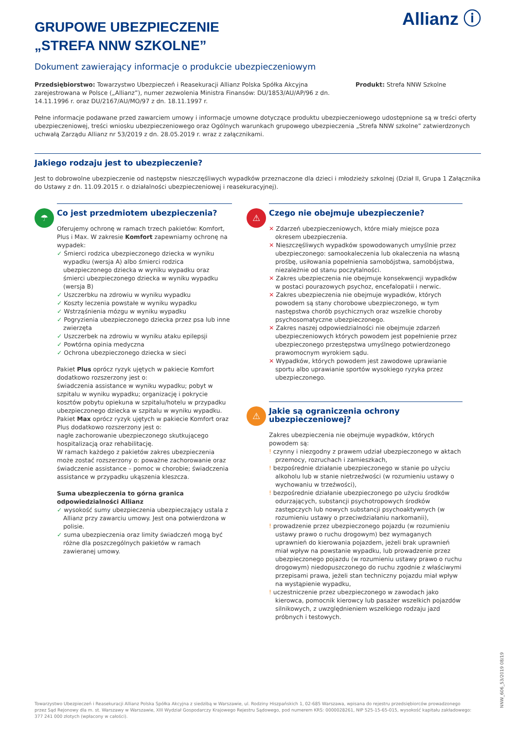Allianz ⓘ
GRUPOWE UBEZPIECZENIE
„STREFA NNW SZKOLNE”
Dokument zawierający informacje o produkcie ubezpieczeniowym
Przedsiębiorstwo: Towarzystwo Ubezpieczeń i Reasekuracji Allianz Polska Spółka Akcyjna zarejestrowana w Polsce („Allianz”), numer zezwolenia Ministra Finansów: DU/1853/AU/AP/96 z dn. 14.11.1996 r. oraz DU/2167/AU/MO/97 z dn. 18.11.1997 r.
Produkt: Strefa NNW Szkolne
Pełne informacje podawane przed zawarciem umowy i informacje umowne dotyczące produktu ubezpieczeniowego udostępnione są w treści oferty ubezpieczeniowej, treści wniosku ubezpieczeniowego oraz Ogólnych warunkach grupowego ubezpieczenia „Strefa NNW szkolne” zatwierdzonych uchwałą Zarządu Allianz nr 53/2019 z dn. 28.05.2019 r. wraz z załącznikami.
Jakiego rodzaju jest to ubezpieczenie?
Jest to dobrowolne ubezpieczenie od następstw nieszczęśliwych wypadków przeznaczone dla dzieci i młodzieży szkolnej (Dział II, Grupa 1 Załącznika do Ustawy z dn. 11.09.2015 r. o działalności ubezpieczeniowej i reasekuracyjnej).
☂
Co jest przedmiotem ubezpieczenia?
Oferujemy ochronę w ramach trzech pakietów: Komfort, Plus i Max. W zakresie Komfort zapewniamy ochronę na wypadek:
✓ Śmierci rodzica ubezpieczonego dziecka w wyniku wypadku (wersja A) albo śmierci rodzica ubezpieczonego dziecka w wyniku wypadku oraz śmierci ubezpieczonego dziecka w wyniku wypadku (wersja B)
✓ Uszczerbku na zdrowiu w wyniku wypadku
✓ Koszty leczenia powstałe w wyniku wypadku
✓ Wstrząśnienia mózgu w wyniku wypadku
✓ Pogryzienia ubezpieczonego dziecka przez psa lub inne zwierzęta
✓ Uszczerbek na zdrowiu w wyniku ataku epilepsji
✓ Powtórna opinia medyczna
✓ Ochrona ubezpieczonego dziecka w sieci
Pakiet Plus oprócz ryzyk ujętych w pakiecie Komfort dodatkowo rozszerzony jest o:
świadczenia assistance w wyniku wypadku; pobyt w szpitalu w wyniku wypadku; organizację i pokrycie kosztów pobytu opiekuna w szpitalu/hotelu w przypadku ubezpieczonego dziecka w szpitalu w wyniku wypadku.
Pakiet Max oprócz ryzyk ujętych w pakiecie Komfort oraz Plus dodatkowo rozszerzony jest o:
nagłe zachorowanie ubezpieczonego skutkującego hospitalizacją oraz rehabilitację.
W ramach każdego z pakietów zakres ubezpieczenia może zostać rozszerzony o: poważne zachorowanie oraz świadczenie assistance – pomoc w chorobie; świadczenia assistance w przypadku ukąszenia kleszcza.
Suma ubezpieczenia to górna granica odpowiedzialności Allianz
✓ wysokość sumy ubezpieczenia ubezpieczający ustala z Allianz przy zawarciu umowy. Jest ona potwierdzona w polisie.
✓ suma ubezpieczenia oraz limity świadczeń mogą być różne dla poszczególnych pakietów w ramach zawieranej umowy.
⚠
Czego nie obejmuje ubezpieczenie?
✕ Zdarzeń ubezpieczeniowych, które miały miejsce poza okresem ubezpieczenia.
✕ Nieszczęśliwych wypadków spowodowanych umyślnie przez ubezpieczonego: samookaleczenia lub okaleczenia na własną prośbę, usiłowania popełnienia samobójstwa, samobójstwa, niezależnie od stanu poczytalności.
✕ Zakres ubezpieczenia nie obejmuje konsekwencji wypadków w postaci pourazowych psychoz, encefalopatii i nerwic.
✕ Zakres ubezpieczenia nie obejmuje wypadków, których powodem są stany chorobowe ubezpieczonego, w tym następstwa chorób psychicznych oraz wszelkie choroby psychosomatyczne ubezpieczonego.
✕ Zakres naszej odpowiedzialności nie obejmuje zdarzeń ubezpieczeniowych których powodem jest popełnienie przez ubezpieczonego przestępstwa umyślnego potwierdzonego prawomocnym wyrokiem sądu.
✕ Wypadków, których powodem jest zawodowe uprawianie sportu albo uprawianie sportów wysokiego ryzyka przez ubezpieczonego.
⚠
Jakie są ograniczenia ochrony ubezpieczeniowej?
Zakres ubezpieczenia nie obejmuje wypadków, których powodem są:
! czynny i niezgodny z prawem udział ubezpieczonego w aktach przemocy, rozruchach i zamieszkach,
! bezpośrednie działanie ubezpieczonego w stanie po użyciu alkoholu lub w stanie nietrzeźwości (w rozumieniu ustawy o wychowaniu w trzeźwości),
! bezpośrednie działanie ubezpieczonego po użyciu środków odurzających, substancji psychotropowych środków zastępczych lub nowych substancji psychoaktywnych (w rozumieniu ustawy o przeciwdziałaniu narkomanii),
! prowadzenie przez ubezpieczonego pojazdu (w rozumieniu ustawy prawo o ruchu drogowym) bez wymaganych uprawnień do kierowania pojazdem, jeżeli brak uprawnień miał wpływ na powstanie wypadku, lub prowadzenie przez ubezpieczonego pojazdu (w rozumieniu ustawy prawo o ruchu drogowym) niedopuszczonego do ruchu zgodnie z właściwymi przepisami prawa, jeżeli stan techniczny pojazdu miał wpływ na wystąpienie wypadku,
! uczestniczenie przez ubezpieczonego w zawodach jako kierowca, pomocnik kierowcy lub pasażer wszelkich pojazdów silnikowych, z uwzględnieniem wszelkiego rodzaju jazd próbnych i testowych.
NNW_606_53/2019 08/19
Towarzystwo Ubezpieczeń i Reasekuracji Allianz Polska Spółka Akcyjna z siedzibą w Warszawie, ul. Rodziny Hiszpańskich 1, 02-685 Warszawa, wpisana do rejestru przedsiębiorców prowadzonego przez Sąd Rejonowy dla m. st. Warszawy w Warszawie, XIII Wydział Gospodarczy Krajowego Rejestru Sądowego, pod numerem KRS: 0000028261, NIP 525-15-65-015, wysokość kapitału zakładowego: 377 241 000 złotych (wpłacony w całości).